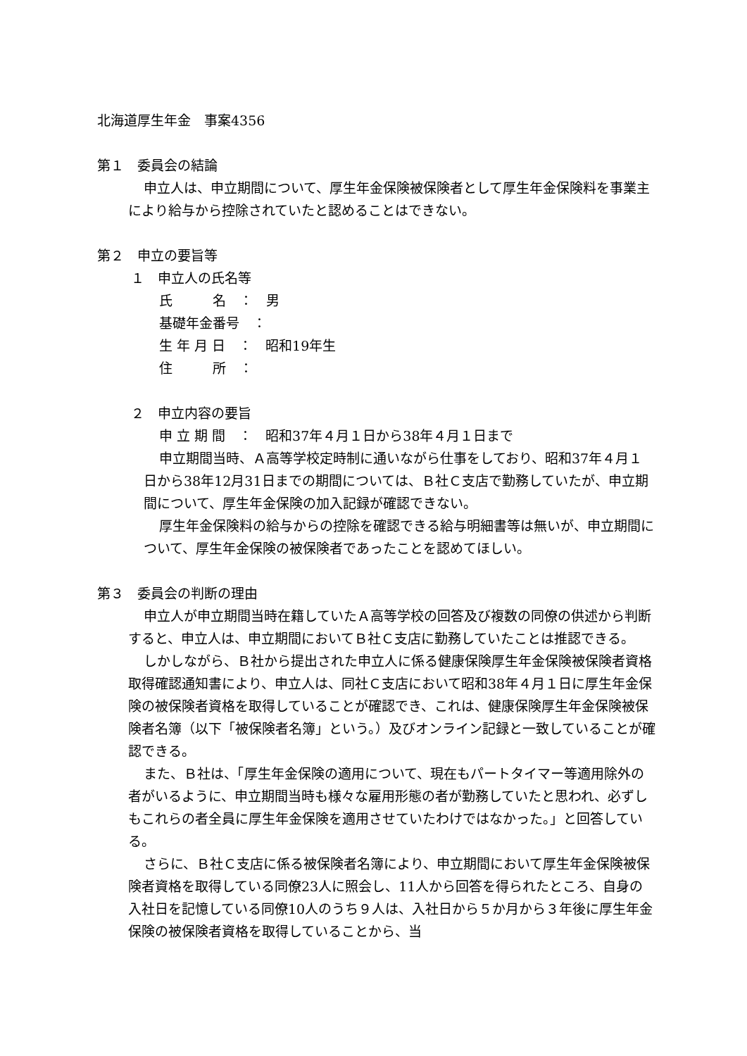北海道厚生年金　事案4356
第１　委員会の結論
申立人は、申立期間について、厚生年金保険被保険者として厚生年金保険料を事業主により給与から控除されていたと認めることはできない。
第２　申立の要旨等
１　申立人の氏名等
氏　　　名　：　男
基礎年金番号　：
生 年 月 日　：　昭和19年生
住　　　所　：
２　申立内容の要旨
申 立 期 間　：　昭和37年４月１日から38年４月１日まで
申立期間当時、Ａ高等学校定時制に通いながら仕事をしており、昭和37年４月１日から38年12月31日までの期間については、Ｂ社Ｃ支店で勤務していたが、申立期間について、厚生年金保険の加入記録が確認できない。
厚生年金保険料の給与からの控除を確認できる給与明細書等は無いが、申立期間について、厚生年金保険の被保険者であったことを認めてほしい。
第３　委員会の判断の理由
申立人が申立期間当時在籍していたＡ高等学校の回答及び複数の同僚の供述から判断すると、申立人は、申立期間においてＢ社Ｃ支店に勤務していたことは推認できる。
しかしながら、Ｂ社から提出された申立人に係る健康保険厚生年金保険被保険者資格取得確認通知書により、申立人は、同社Ｃ支店において昭和38年４月１日に厚生年金保険の被保険者資格を取得していることが確認でき、これは、健康保険厚生年金保険被保険者名簿（以下「被保険者名簿」という。）及びオンライン記録と一致していることが確認できる。
また、Ｂ社は、「厚生年金保険の適用について、現在もパートタイマー等適用除外の者がいるように、申立期間当時も様々な雇用形態の者が勤務していたと思われ、必ずしもこれらの者全員に厚生年金保険を適用させていたわけではなかった。」と回答している。
さらに、Ｂ社Ｃ支店に係る被保険者名簿により、申立期間において厚生年金保険被保険者資格を取得している同僚23人に照会し、11人から回答を得られたところ、自身の入社日を記憶している同僚10人のうち９人は、入社日から５か月から３年後に厚生年金保険の被保険者資格を取得していることから、当